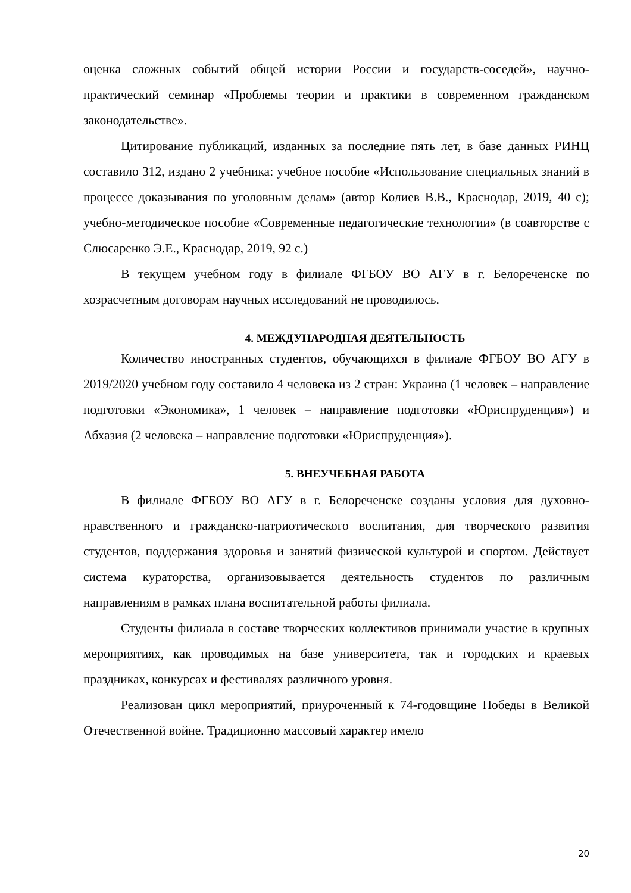оценка сложных событий общей истории России и государств-соседей», научно-практический семинар «Проблемы теории и практики в современном гражданском законодательстве».
Цитирование публикаций, изданных за последние пять лет, в базе данных РИНЦ составило 312, издано 2 учебника: учебное пособие «Использование специальных знаний в процессе доказывания по уголовным делам» (автор Колиев В.В., Краснодар, 2019, 40 с); учебно-методическое пособие «Современные педагогические технологии» (в соавторстве с Слюсаренко Э.Е., Краснодар, 2019, 92 с.)
В текущем учебном году в филиале ФГБОУ ВО АГУ в г. Белореченске по хозрасчетным договорам научных исследований не проводилось.
4. МЕЖДУНАРОДНАЯ ДЕЯТЕЛЬНОСТЬ
Количество иностранных студентов, обучающихся в филиале ФГБОУ ВО АГУ в 2019/2020 учебном году составило 4 человека из 2 стран: Украина (1 человек – направление подготовки «Экономика», 1 человек – направление подготовки «Юриспруденция») и Абхазия (2 человека – направление подготовки «Юриспруденция»).
5. ВНЕУЧЕБНАЯ РАБОТА
В филиале ФГБОУ ВО АГУ в г. Белореченске созданы условия для духовно-нравственного и гражданско-патриотического воспитания, для творческого развития студентов, поддержания здоровья и занятий физической культурой и спортом. Действует система кураторства, организовывается деятельность студентов по различным направлениям в рамках плана воспитательной работы филиала.
Студенты филиала в составе творческих коллективов принимали участие в крупных мероприятиях, как проводимых на базе университета, так и городских и краевых праздниках, конкурсах и фестивалях различного уровня.
Реализован цикл мероприятий, приуроченный к 74-годовщине Победы в Великой Отечественной войне. Традиционно массовый характер имело
20